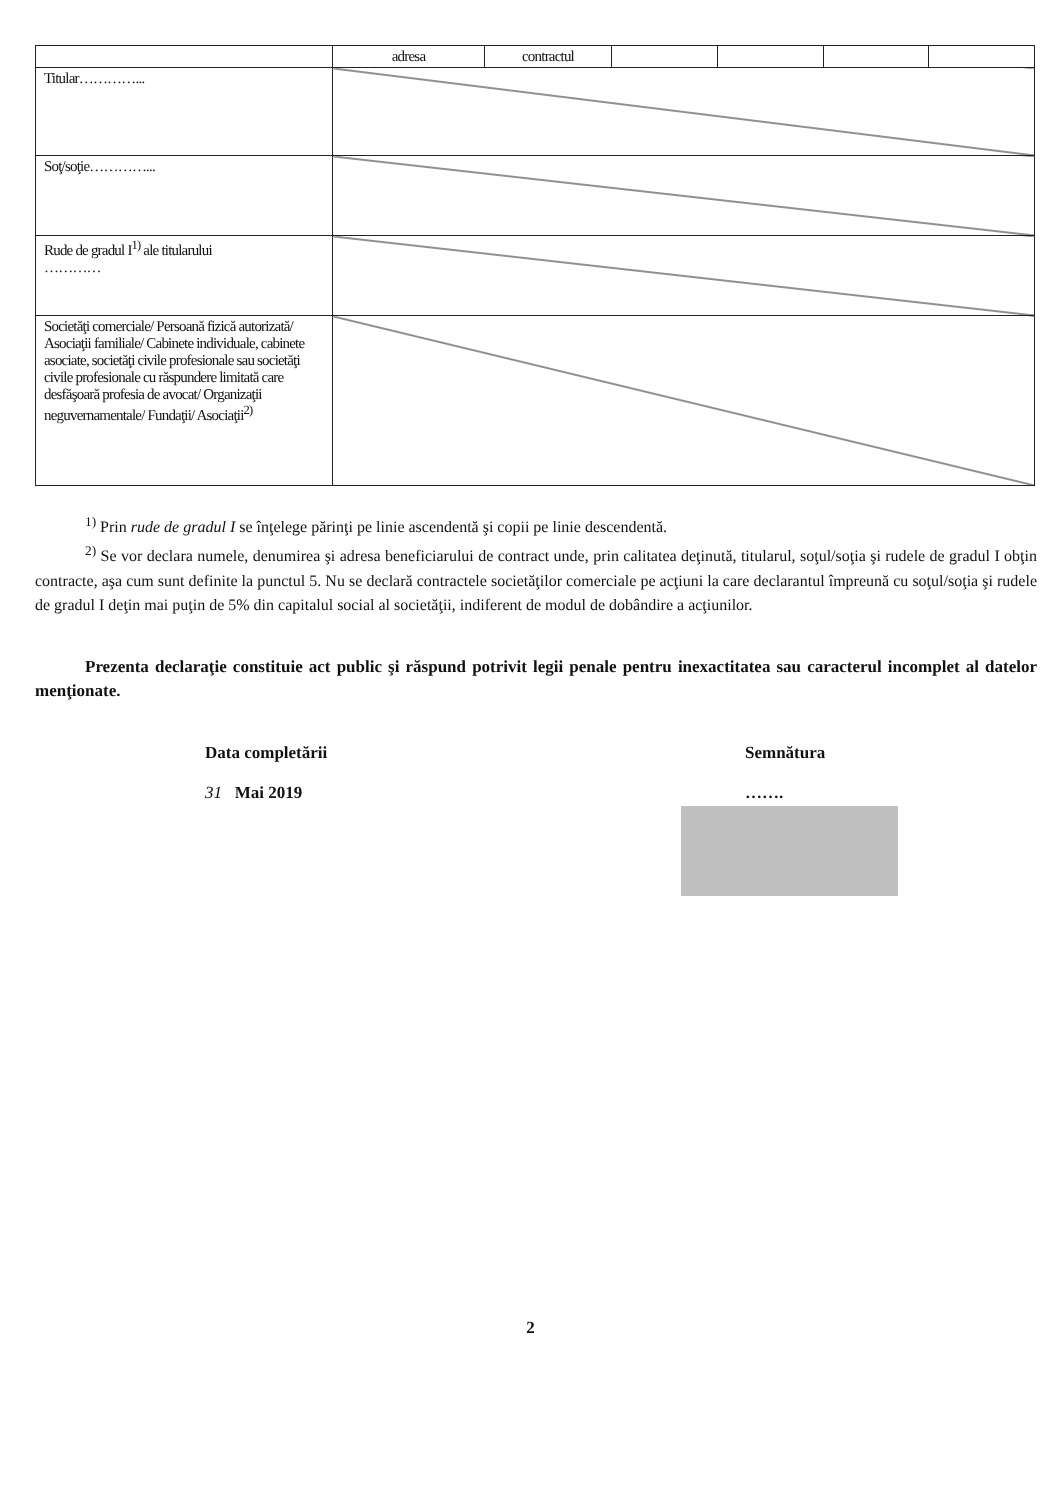| | adresa | contractul | | | | |
| Titular…………... | | | | | | |
| Soţ/soţie…………... | | | | | | |
| Rude de gradul I<sup>1)</sup> ale titularului ………… | | | | | | |
| Societăţi comerciale/ Persoană fizică autorizată/ Asociaţii familiale/ Cabinete individuale, cabinete asociate, societăţi civile profesionale sau societăţi civile profesionale cu răspundere limitată care desfăşoară profesia de avocat/ Organizaţii neguvernamentale/ Fundaţii/ Asociaţii<sup>2)</sup> | | | | | | |
<sup>1)</sup> Prin rude de gradul I se înţelege părinţi pe linie ascendentă şi copii pe linie descendentă.
<sup>2)</sup> Se vor declara numele, denumirea şi adresa beneficiarului de contract unde, prin calitatea deţinută, titularul, soţul/soţia şi rudele de gradul I obţin contracte, aşa cum sunt definite la punctul 5. Nu se declară contractele societăţilor comerciale pe acţiuni la care declarantul împreună cu soţul/soţia şi rudele de gradul I deţin mai puţin de 5% din capitalul social al societăţii, indiferent de modul de dobândire a acţiunilor.
Prezenta declaraţie constituie act public şi răspund potrivit legii penale pentru inexactitatea sau caracterul incomplet al datelor menţionate.
Data completării
31 Mai 2019
Semnătura
…….
2